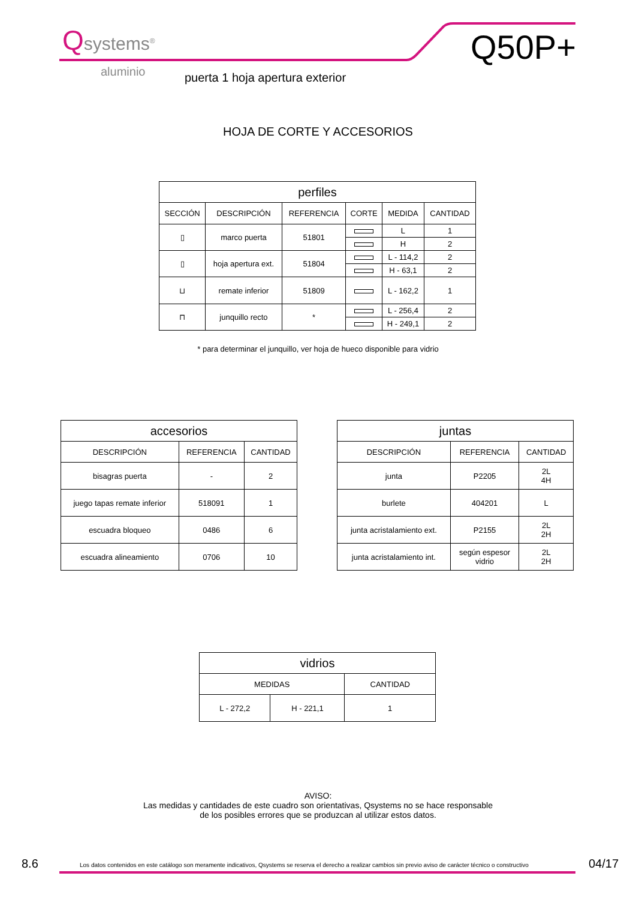Qsystems<sup>®</sup>
aluminio
Q50P+
puerta 1 hoja apertura exterior
HOJA DE CORTE Y ACCESORIOS
| perfiles | | | | | |
| --- | --- | --- | --- | --- | --- |
| SECCIÓN | DESCRIPCIÓN | REFERENCIA | CORTE | MEDIDA | CANTIDAD |
| ▯ | marco puerta | 51801 | | L | 1 |
| | | | | H | 2 |
| ▯ | hoja apertura ext. | 51804 | | L - 114,2 | 2 |
| | | | | H - 63,1 | 2 |
| ⊔ | remate inferior | 51809 | | L - 162,2 | 1 |
| ⊓ | junquillo recto | * | | L - 256,4 | 2 |
| | | | | H - 249,1 | 2 |
* para determinar el junquillo, ver hoja de hueco disponible para vidrio
| accesorios | | |
| --- | --- | --- |
| DESCRIPCIÓN | REFERENCIA | CANTIDAD |
| bisagras puerta | - | 2 |
| juego tapas remate inferior | 518091 | 1 |
| escuadra bloqueo | 0486 | 6 |
| escuadra alineamiento | 0706 | 10 |
| juntas | | |
| --- | --- | --- |
| DESCRIPCIÓN | REFERENCIA | CANTIDAD |
| junta | P2205 | 2L 4H |
| burlete | 404201 | L |
| junta acristalamiento ext. | P2155 | 2L 2H |
| junta acristalamiento int. | según espesor vidrio | 2L 2H |
| vidrios | | |
| --- | --- | --- |
| MEDIDAS | | CANTIDAD |
| L - 272,2 | H - 221,1 | 1 |
AVISO:
Las medidas y cantidades de este cuadro son orientativas, Qsystems no se hace responsable
de los posibles errores que se produzcan al utilizar estos datos.
8.6
Los datos contenidos en este catálogo son meramente indicativos, Qsystems se reserva el derecho a realizar cambios sin previo aviso de carácter técnico o constructivo
04/17